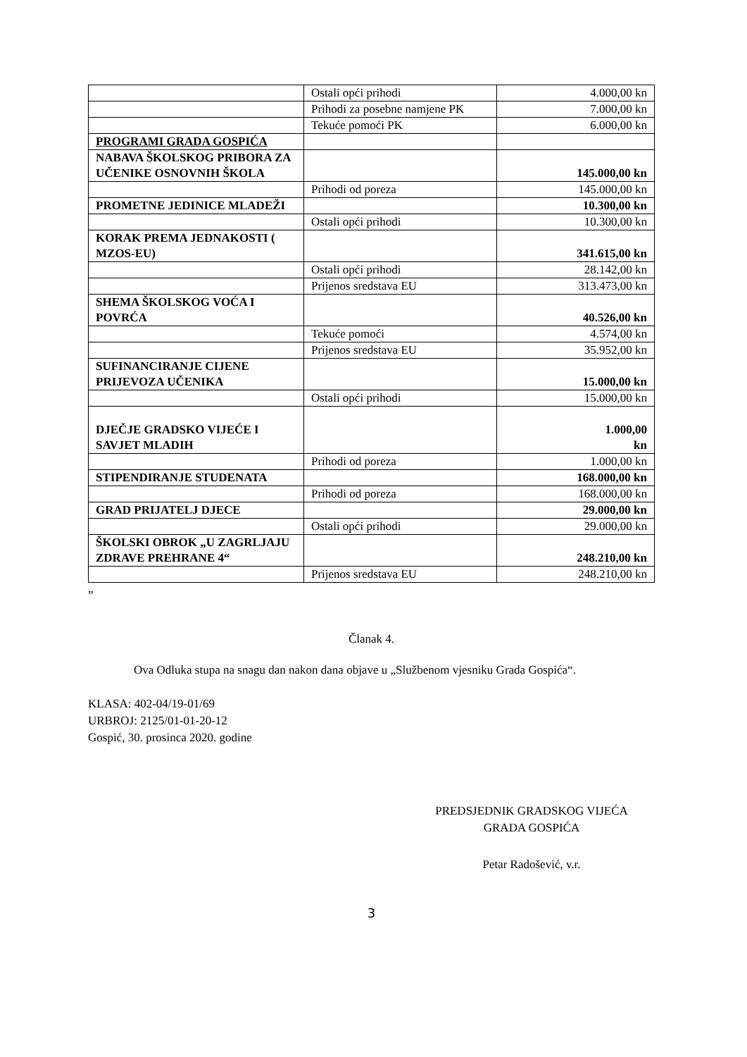| | Ostali opći prihodi | 4.000,00 kn |
| | Prihodi za posebne namjene PK | 7.000,00 kn |
| | Tekuće pomoći PK | 6.000,00 kn |
| PROGRAMI GRADA GOSPIĆA | | |
| NABAVA ŠKOLSKOG PRIBORA ZA UČENIKE OSNOVNIH ŠKOLA | | 145.000,00 kn |
| | Prihodi od poreza | 145.000,00 kn |
| PROMETNE JEDINICE MLADEŽI | | 10.300,00 kn |
| | Ostali opći prihodi | 10.300,00 kn |
| KORAK PREMA JEDNAKOSTI ( MZOS-EU) | | 341.615,00 kn |
| | Ostali opći prihodi | 28.142,00 kn |
| | Prijenos sredstava EU | 313.473,00 kn |
| SHEMA ŠKOLSKOG VOĆA I POVRĆA | | 40.526,00 kn |
| | Tekuće pomoći | 4.574,00 kn |
| | Prijenos sredstava EU | 35.952,00 kn |
| SUFINANCIRANJE CIJENE PRIJEVOZA UČENIKA | | 15.000,00 kn |
| | Ostali opći prihodi | 15.000,00 kn |
| DJEČJE GRADSKO VIJEĆE I SAVJET MLADIH | | 1.000,00 kn |
| | Prihodi od poreza | 1.000,00 kn |
| STIPENDIRANJE STUDENATA | | 168.000,00 kn |
| | Prihodi od poreza | 168.000,00 kn |
| GRAD PRIJATELJ DJECE | | 29.000,00 kn |
| | Ostali opći prihodi | 29.000,00 kn |
| ŠKOLSKI OBROK „U ZAGRLJAJU ZDRAVE PREHRANE 4“ | | 248.210,00 kn |
| | Prijenos sredstava EU | 248.210,00 kn |
”
Članak 4.
Ova Odluka stupa na snagu dan nakon dana objave u „Službenom vjesniku Grada Gospića“.
KLASA: 402-04/19-01/69
URBROJ: 2125/01-01-20-12
Gospić, 30. prosinca 2020. godine
PREDSJEDNIK GRADSKOG VIJEĆA
GRADA GOSPIĆA
Petar Radošević, v.r.
3